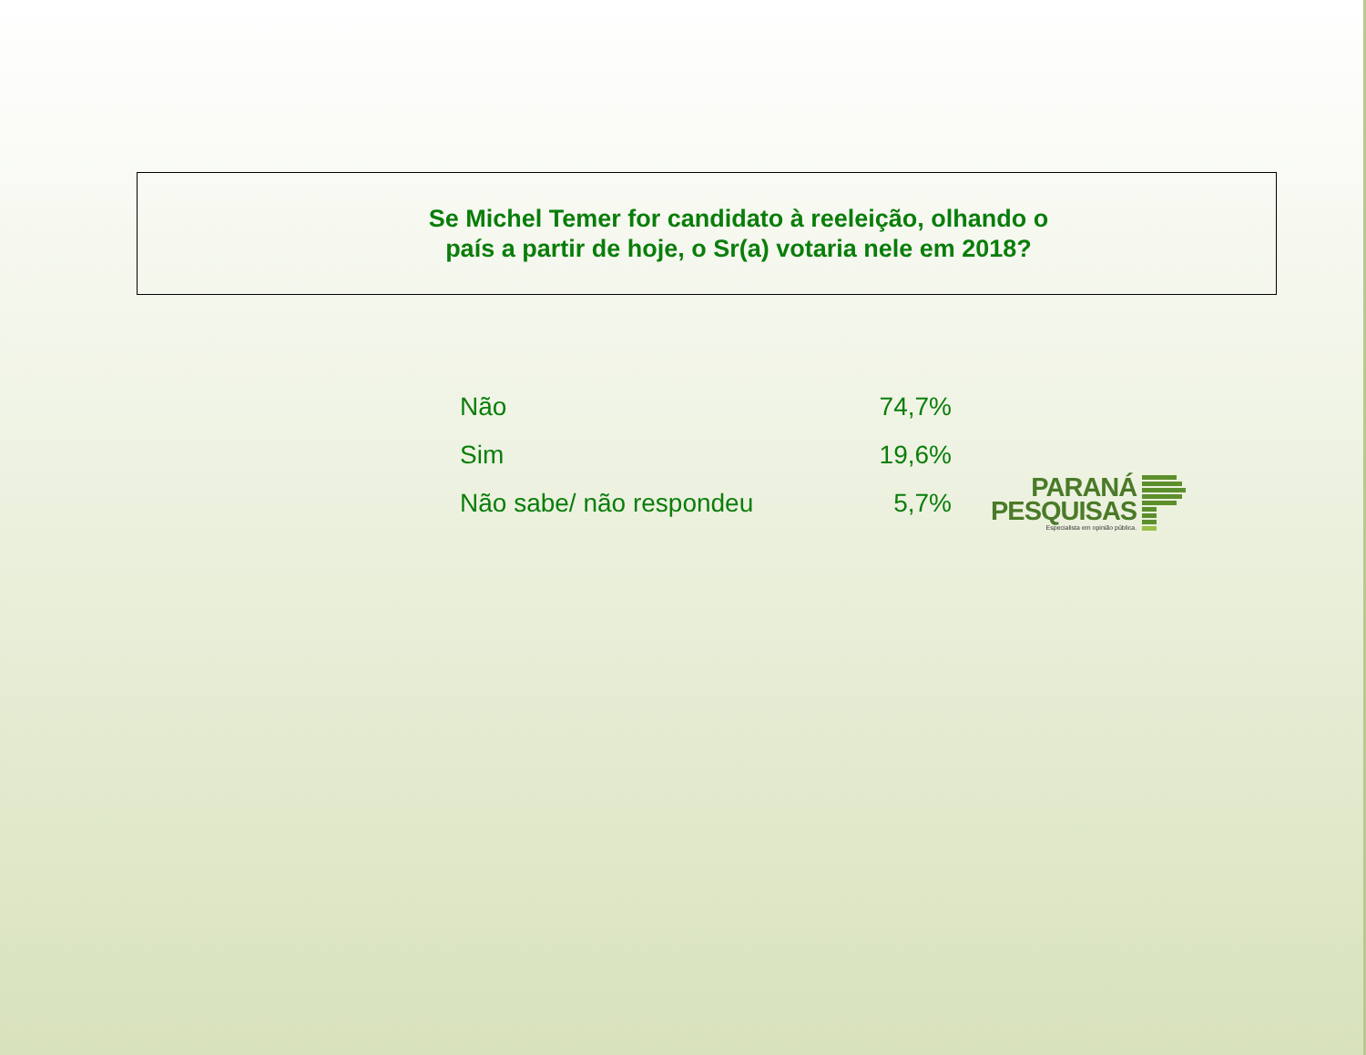Se Michel Temer for candidato à reeleição, olhando o país a partir de hoje, o Sr(a) votaria nele em 2018?
| Não | 74,7% |
| Sim | 19,6% |
| Não sabe/ não respondeu | 5,7% |
PARANÁ
PESQUISAS
Especialista em opinião pública.